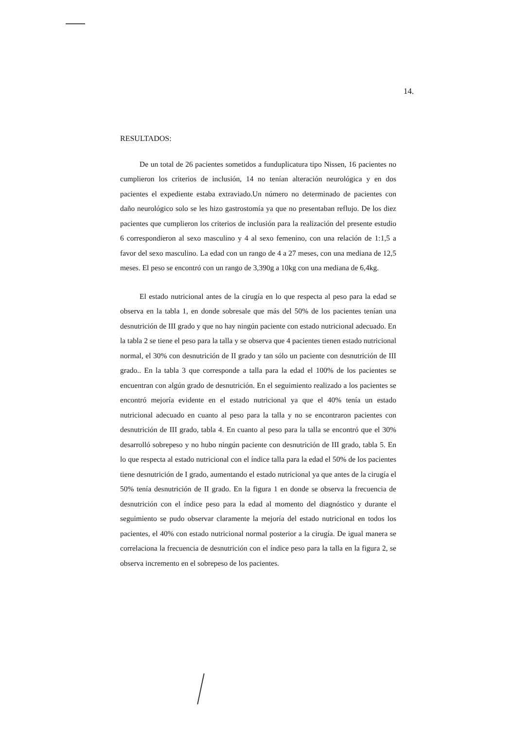14.
RESULTADOS:
De un total de 26 pacientes sometidos a funduplicatura tipo Nissen, 16 pacientes no cumplieron los criterios de inclusión, 14 no tenían alteración neurológica y en dos pacientes el expediente estaba extraviado.Un número no determinado de pacientes con daño neurológico solo se les hizo gastrostomía ya que no presentaban reflujo. De los diez pacientes que cumplieron los criterios de inclusión para la realización del presente estudio 6 correspondieron al sexo masculino y 4 al sexo femenino, con una relación de 1:1,5 a favor del sexo masculino. La edad con un rango de 4 a 27 meses, con una mediana de 12,5 meses. El peso se encontró con un rango de 3,390g a 10kg con una mediana de 6,4kg.
El estado nutricional antes de la cirugía en lo que respecta al peso para la edad se observa en la tabla 1, en donde sobresale que más del 50% de los pacientes tenían una desnutrición de III grado y que no hay ningún paciente con estado nutricional adecuado. En la tabla 2 se tiene el peso para la talla y se observa que 4 pacientes tienen estado nutricional normal, el 30% con desnutrición de II grado y tan sólo un paciente con desnutrición de III grado.. En la tabla 3 que corresponde a talla para la edad el 100% de los pacientes se encuentran con algún grado de desnutrición. En el seguimiento realizado a los pacientes se encontró mejoría evidente en el estado nutricional ya que el 40% tenía un estado nutricional adecuado en cuanto al peso para la talla y no se encontraron pacientes con desnutrición de III grado, tabla 4. En cuanto al peso para la talla se encontró que el 30% desarrolló sobrepeso y no hubo ningún paciente con desnutrición de III grado, tabla 5. En lo que respecta al estado nutricional con el índice talla para la edad el 50% de los pacientes tiene desnutrición de I grado, aumentando el estado nutricional ya que antes de la cirugía el 50% tenía desnutrición de II grado. En la figura 1 en donde se observa la frecuencia de desnutrición con el índice peso para la edad al momento del diagnóstico y durante el seguimiento se pudo observar claramente la mejoría del estado nutricional en todos los pacientes, el 40% con estado nutricional normal posterior a la cirugía. De igual manera se correlaciona la frecuencia de desnutrición con el índice peso para la talla en la figura 2, se observa incremento en el sobrepeso de los pacientes.